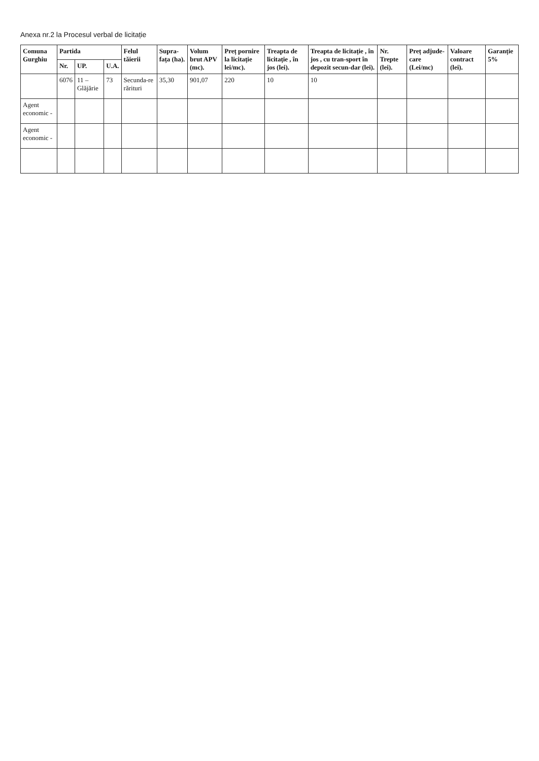Anexa nr.2 la Procesul verbal de licitație
| Comuna Gurghiu | Partida | | | Felul tăierii | Supra-fața (ha). | Volum brut APV (mc). | Preț pornire la licitație lei/mc). | Treapta de licitație , în jos (lei). | Treapta de licitație , în jos , cu tran-sport în depozit secun-dar (lei). | Nr. Trepte (lei). | Preț adjude-care (Lei/mc) | Valoare contract (lei). | Garanție 5% |
| --- | --- | --- | --- | --- | --- | --- | --- | --- | --- | --- | --- | --- | --- |
| | Nr. | UP. | U.A. | | | | | | | | | | |
| | 6076 | 11 – Glăjărie | 73 | Secunda-re rărituri | 35,30 | 901,07 | 220 | 10 | 10 | | | | |
| Agent economic - | | | | | | | | | | | | | |
| Agent economic - | | | | | | | | | | | | | |